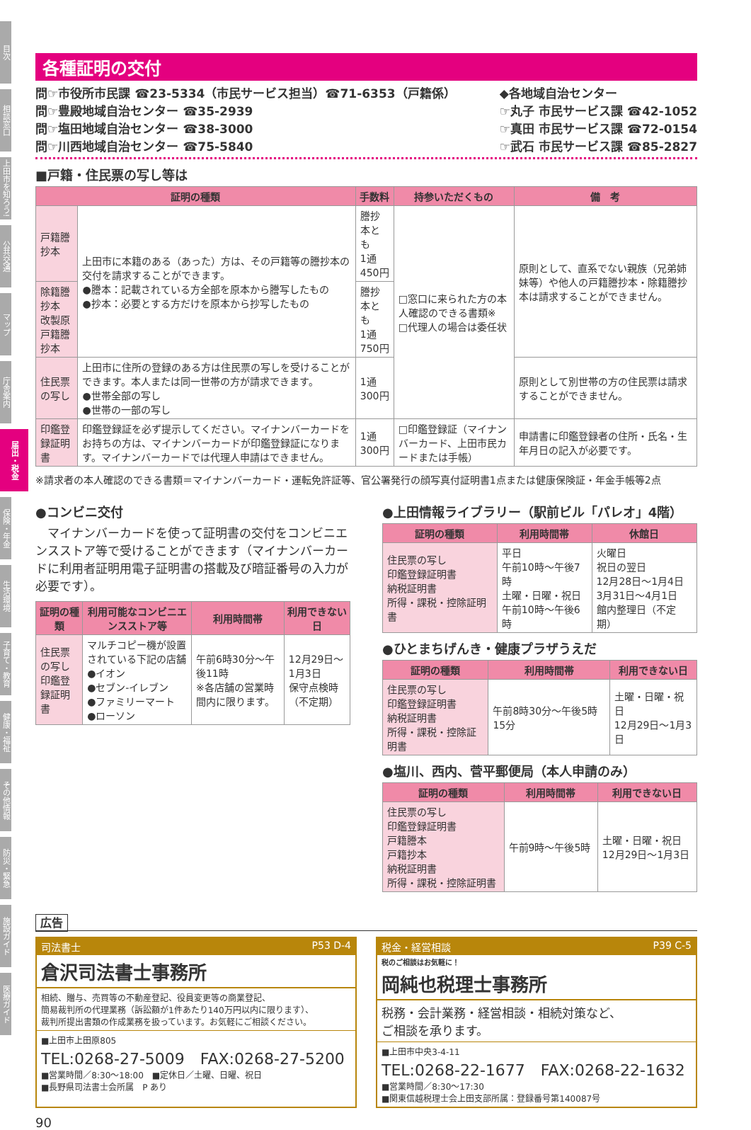目次
相談窓口
上田市を知ろう!
公共交通
マップ
庁舎案内
届出・税金
保険・年金
生活環境
子育て・教育
健康・福祉
その他情報
防災・緊急
施設ガイド
医療ガイド
各種証明の交付
問☞市役所市民課 ☎23-5334（市民サービス担当）☎71-6353（戸籍係）
問☞豊殿地域自治センター ☎35-2939
問☞塩田地域自治センター ☎38-3000
問☞川西地域自治センター ☎75-5840
◆各地域自治センター
☞丸子 市民サービス課 ☎42-1052
☞真田 市民サービス課 ☎72-0154
☞武石 市民サービス課 ☎85-2827
■戸籍・住民票の写し等は
| 証明の種類 | | 手数料 | 持参いただくもの | 備 考 |
| --- | --- | --- | --- | --- |
| 戸籍謄抄本 | 上田市に本籍のある（あった）方は、その戸籍等の謄抄本の交付を請求することができます。 ●謄本：記載されている方全部を原本から謄写したもの ●抄本：必要とする方だけを原本から抄写したもの | 謄抄本とも 1通450円 | □窓口に来られた方の本人確認のできる書類※ □代理人の場合は委任状 | 原則として、直系でない親族（兄弟姉妹等）や他人の戸籍謄抄本・除籍謄抄本は請求することができません。 |
| 除籍謄抄本 改製原戸籍謄抄本 | | 謄抄本とも 1通750円 | | |
| 住民票の写し | 上田市に住所の登録のある方は住民票の写しを受けることができます。本人または同一世帯の方が請求できます。 ●世帯全部の写し ●世帯の一部の写し | 1通300円 | | 原則として別世帯の方の住民票は請求することができません。 |
| 印鑑登録証明書 | 印鑑登録証を必ず提示してください。マイナンバーカードをお持ちの方は、マイナンバーカードが印鑑登録証になります。マイナンバーカードでは代理人申請はできません。 | 1通300円 | □印鑑登録証（マイナンバーカード、上田市民カードまたは手帳） | 申請書に印鑑登録者の住所・氏名・生年月日の記入が必要です。 |
※請求者の本人確認のできる書類＝マイナンバーカード・運転免許証等、官公署発行の顔写真付証明書1点または健康保険証・年金手帳等2点
●コンビニ交付
　マイナンバーカードを使って証明書の交付をコンビニエンスストア等で受けることができます（マイナンバーカードに利用者証明用電子証明書の搭載及び暗証番号の入力が必要です）。
| 証明の種類 | 利用可能なコンビニエンスストア等 | 利用時間帯 | 利用できない日 |
| --- | --- | --- | --- |
| 住民票の写し 印鑑登録証明書 | マルチコピー機が設置されている下記の店舗 ●イオン ●セブン-イレブン ●ファミリーマート ●ローソン | 午前6時30分〜午後11時 ※各店舗の営業時間内に限ります。 | 12月29日〜1月3日 保守点検時（不定期） |
●上田情報ライブラリー（駅前ビル「パレオ」4階）
| 証明の種類 | 利用時間帯 | 休館日 |
| --- | --- | --- |
| 住民票の写し 印鑑登録証明書 納税証明書 所得・課税・控除証明書 | 平日 午前10時〜午後7時 土曜・日曜・祝日 午前10時〜午後6時 | 火曜日 祝日の翌日 12月28日〜1月4日 3月31日〜4月1日 館内整理日（不定期） |
●ひとまちげんき・健康プラザうえだ
| 証明の種類 | 利用時間帯 | 利用できない日 |
| --- | --- | --- |
| 住民票の写し 印鑑登録証明書 納税証明書 所得・課税・控除証明書 | 午前8時30分〜午後5時15分 | 土曜・日曜・祝日 12月29日〜1月3日 |
●塩川、西内、菅平郵便局（本人申請のみ）
| 証明の種類 | 利用時間帯 | 利用できない日 |
| --- | --- | --- |
| 住民票の写し 印鑑登録証明書 戸籍謄本 戸籍抄本 納税証明書 所得・課税・控除証明書 | 午前9時〜午後5時 | 土曜・日曜・祝日 12月29日〜1月3日 |
広告
司法書士 P53 D-4
倉沢司法書士事務所
相続、贈与、売買等の不動産登記、役員変更等の商業登記、
簡易裁判所の代理業務（訴訟額が1件あたり140万円以内に限ります）、
裁判所提出書類の作成業務を扱っています。お気軽にご相談ください。
■上田市上田原805
TEL:0268-27-5009　FAX:0268-27-5200
■営業時間／8:30〜18:00　■定休日／土曜、日曜、祝日
■長野県司法書士会所属　P あり
税金・経営相談 P39 C-5
税のご相談はお気軽に！
岡純也税理士事務所
税務・会計業務・経営相談・相続対策など、
ご相談を承ります。
■上田市中央3-4-11
TEL:0268-22-1677　FAX:0268-22-1632
■営業時間／8:30〜17:30
■関東信越税理士会上田支部所属：登録番号第140087号
90